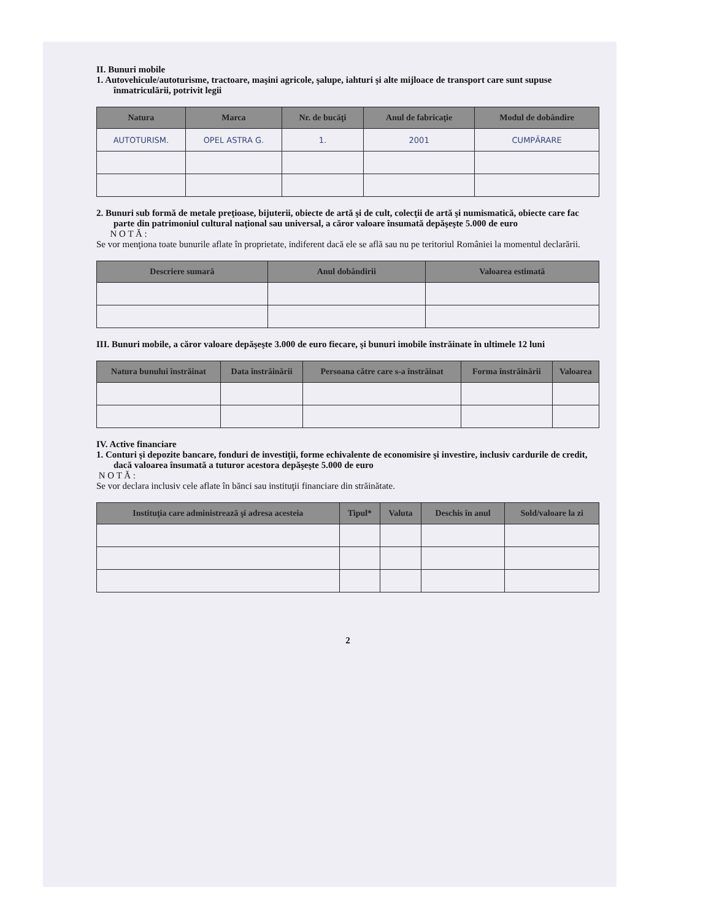II. Bunuri mobile
1. Autovehicule/autoturisme, tractoare, maşini agricole, şalupe, iahturi şi alte mijloace de transport care sunt supuse înmatriculării, potrivit legii
| Natura | Marca | Nr. de bucăţi | Anul de fabricaţie | Modul de dobândire |
| --- | --- | --- | --- | --- |
| AUTOTURISM. | OPEL ASTRA G. | 1. | 2001 | CUMPĂRARE |
2. Bunuri sub formă de metale preţioase, bijuterii, obiecte de artă şi de cult, colecţii de artă şi numismatică, obiecte care fac parte din patrimoniul cultural naţional sau universal, a căror valoare însumată depăşeşte 5.000 de euro
N O T Ă :
Se vor menţiona toate bunurile aflate în proprietate, indiferent dacă ele se află sau nu pe teritoriul României la momentul declarării.
| Descriere sumară | Anul dobândirii | Valoarea estimată |
| --- | --- | --- |
III. Bunuri mobile, a căror valoare depăşeşte 3.000 de euro fiecare, şi bunuri imobile înstrăinate în ultimele 12 luni
| Natura bunului înstrăinat | Data înstrăinării | Persoana către care s-a înstrăinat | Forma înstrăinării | Valoarea |
| --- | --- | --- | --- | --- |
IV. Active financiare
1. Conturi şi depozite bancare, fonduri de investiţii, forme echivalente de economisire şi investire, inclusiv cardurile de credit, dacă valoarea însumată a tuturor acestora depăşeşte 5.000 de euro
N O T Ă :
Se vor declara inclusiv cele aflate în bănci sau instituţii financiare din străinătate.
| Instituţia care administrează şi adresa acesteia | Tipul* | Valuta | Deschis în anul | Sold/valoare la zi |
| --- | --- | --- | --- | --- |
2